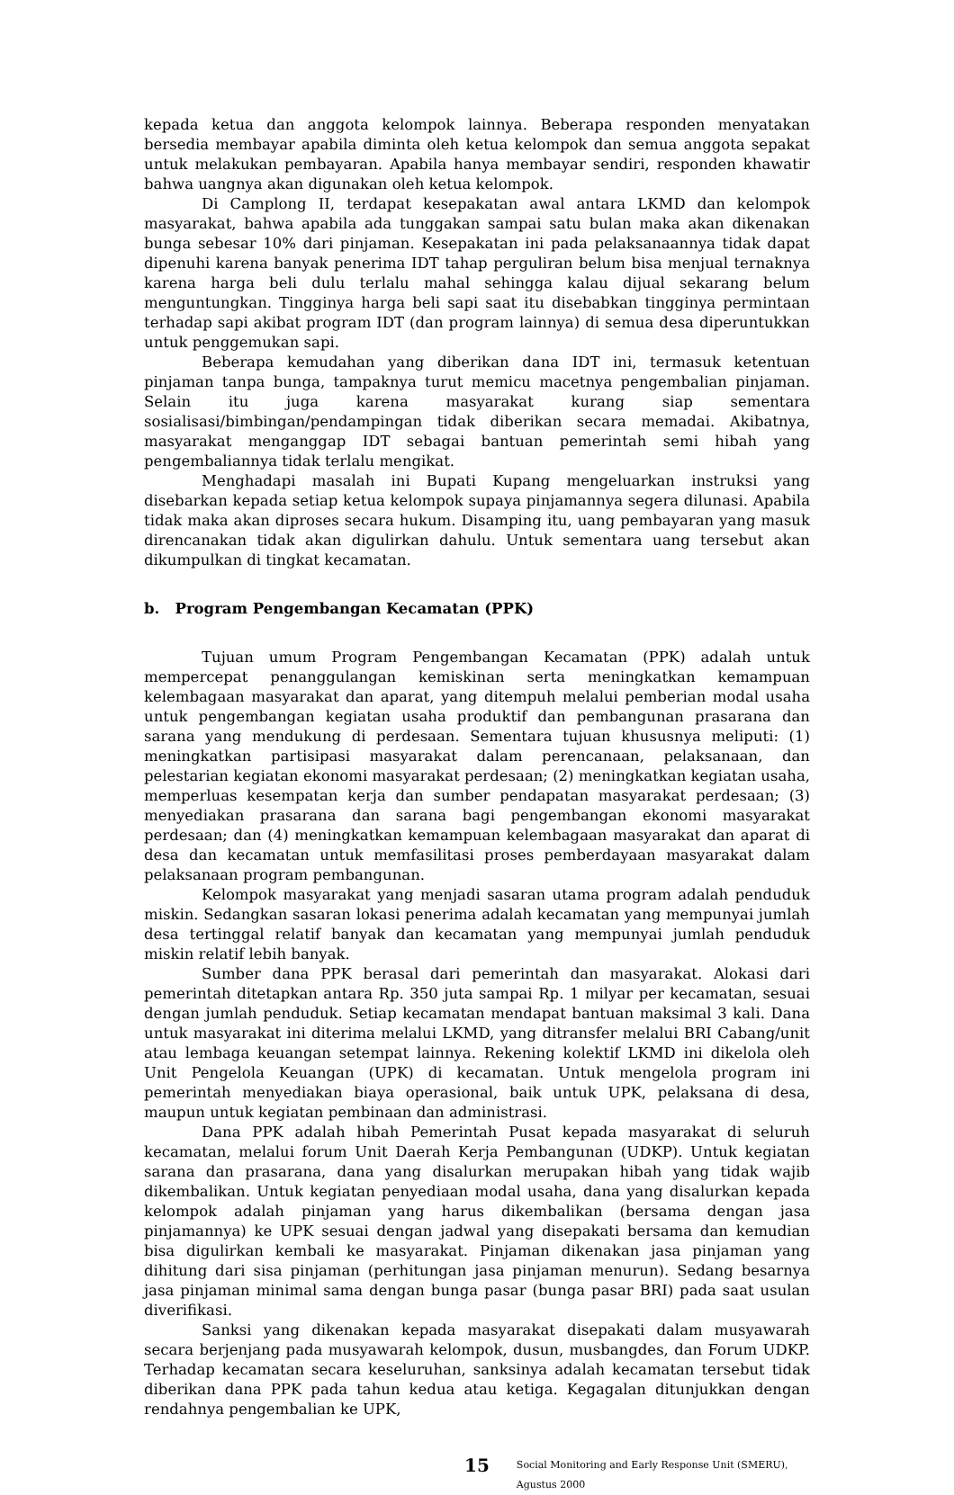kepada ketua dan anggota kelompok lainnya. Beberapa responden menyatakan bersedia membayar apabila diminta oleh ketua kelompok dan semua anggota sepakat untuk melakukan pembayaran. Apabila hanya membayar sendiri, responden khawatir bahwa uangnya akan digunakan oleh ketua kelompok.
Di Camplong II, terdapat kesepakatan awal antara LKMD dan kelompok masyarakat, bahwa apabila ada tunggakan sampai satu bulan maka akan dikenakan bunga sebesar 10% dari pinjaman. Kesepakatan ini pada pelaksanaannya tidak dapat dipenuhi karena banyak penerima IDT tahap perguliran belum bisa menjual ternaknya karena harga beli dulu terlalu mahal sehingga kalau dijual sekarang belum menguntungkan. Tingginya harga beli sapi saat itu disebabkan tingginya permintaan terhadap sapi akibat program IDT (dan program lainnya) di semua desa diperuntukkan untuk penggemukan sapi.
Beberapa kemudahan yang diberikan dana IDT ini, termasuk ketentuan pinjaman tanpa bunga, tampaknya turut memicu macetnya pengembalian pinjaman. Selain itu juga karena masyarakat kurang siap sementara sosialisasi/bimbingan/pendampingan tidak diberikan secara memadai. Akibatnya, masyarakat menganggap IDT sebagai bantuan pemerintah semi hibah yang pengembaliannya tidak terlalu mengikat.
Menghadapi masalah ini Bupati Kupang mengeluarkan instruksi yang disebarkan kepada setiap ketua kelompok supaya pinjamannya segera dilunasi. Apabila tidak maka akan diproses secara hukum. Disamping itu, uang pembayaran yang masuk direncanakan tidak akan digulirkan dahulu. Untuk sementara uang tersebut akan dikumpulkan di tingkat kecamatan.
b. Program Pengembangan Kecamatan (PPK)
Tujuan umum Program Pengembangan Kecamatan (PPK) adalah untuk mempercepat penanggulangan kemiskinan serta meningkatkan kemampuan kelembagaan masyarakat dan aparat, yang ditempuh melalui pemberian modal usaha untuk pengembangan kegiatan usaha produktif dan pembangunan prasarana dan sarana yang mendukung di perdesaan. Sementara tujuan khususnya meliputi: (1) meningkatkan partisipasi masyarakat dalam perencanaan, pelaksanaan, dan pelestarian kegiatan ekonomi masyarakat perdesaan; (2) meningkatkan kegiatan usaha, memperluas kesempatan kerja dan sumber pendapatan masyarakat perdesaan; (3) menyediakan prasarana dan sarana bagi pengembangan ekonomi masyarakat perdesaan; dan (4) meningkatkan kemampuan kelembagaan masyarakat dan aparat di desa dan kecamatan untuk memfasilitasi proses pemberdayaan masyarakat dalam pelaksanaan program pembangunan.
Kelompok masyarakat yang menjadi sasaran utama program adalah penduduk miskin. Sedangkan sasaran lokasi penerima adalah kecamatan yang mempunyai jumlah desa tertinggal relatif banyak dan kecamatan yang mempunyai jumlah penduduk miskin relatif lebih banyak.
Sumber dana PPK berasal dari pemerintah dan masyarakat. Alokasi dari pemerintah ditetapkan antara Rp. 350 juta sampai Rp. 1 milyar per kecamatan, sesuai dengan jumlah penduduk. Setiap kecamatan mendapat bantuan maksimal 3 kali. Dana untuk masyarakat ini diterima melalui LKMD, yang ditransfer melalui BRI Cabang/unit atau lembaga keuangan setempat lainnya. Rekening kolektif LKMD ini dikelola oleh Unit Pengelola Keuangan (UPK) di kecamatan. Untuk mengelola program ini pemerintah menyediakan biaya operasional, baik untuk UPK, pelaksana di desa, maupun untuk kegiatan pembinaan dan administrasi.
Dana PPK adalah hibah Pemerintah Pusat kepada masyarakat di seluruh kecamatan, melalui forum Unit Daerah Kerja Pembangunan (UDKP). Untuk kegiatan sarana dan prasarana, dana yang disalurkan merupakan hibah yang tidak wajib dikembalikan. Untuk kegiatan penyediaan modal usaha, dana yang disalurkan kepada kelompok adalah pinjaman yang harus dikembalikan (bersama dengan jasa pinjamannya) ke UPK sesuai dengan jadwal yang disepakati bersama dan kemudian bisa digulirkan kembali ke masyarakat. Pinjaman dikenakan jasa pinjaman yang dihitung dari sisa pinjaman (perhitungan jasa pinjaman menurun). Sedang besarnya jasa pinjaman minimal sama dengan bunga pasar (bunga pasar BRI) pada saat usulan diverifikasi.
Sanksi yang dikenakan kepada masyarakat disepakati dalam musyawarah secara berjenjang pada musyawarah kelompok, dusun, musbangdes, dan Forum UDKP. Terhadap kecamatan secara keseluruhan, sanksinya adalah kecamatan tersebut tidak diberikan dana PPK pada tahun kedua atau ketiga. Kegagalan ditunjukkan dengan rendahnya pengembalian ke UPK,
15 Social Monitoring and Early Response Unit (SMERU), Agustus 2000